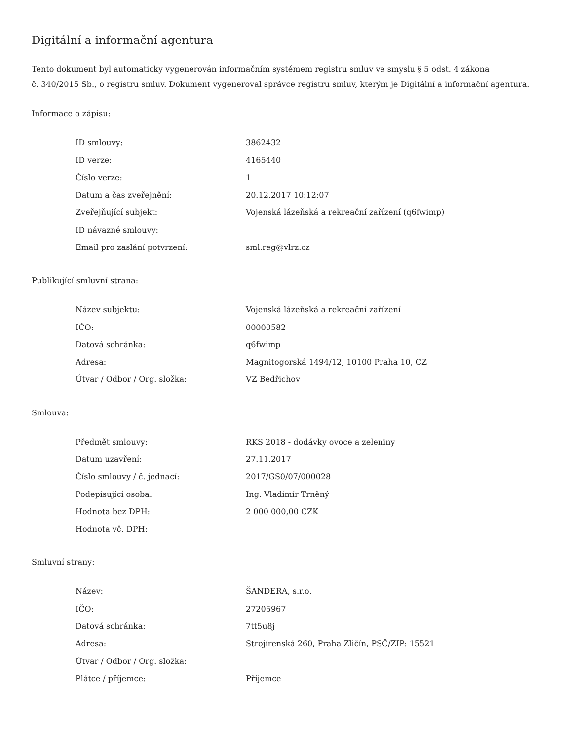Digitální a informační agentura
Tento dokument byl automaticky vygenerován informačním systémem registru smluv ve smyslu § 5 odst. 4 zákona
č. 340/2015 Sb., o registru smluv. Dokument vygeneroval správce registru smluv, kterým je Digitální a informační agentura.
Informace o zápisu:
| ID smlouvy: | 3862432 |
| ID verze: | 4165440 |
| Číslo verze: | 1 |
| Datum a čas zveřejnění: | 20.12.2017 10:12:07 |
| Zveřejňující subjekt: | Vojenská lázeňská a rekreační zařízení (q6fwimp) |
| ID návazné smlouvy: | |
| Email pro zaslání potvrzení: | sml.reg@vlrz.cz |
Publikující smluvní strana:
| Název subjektu: | Vojenská lázeňská a rekreační zařízení |
| IČO: | 00000582 |
| Datová schránka: | q6fwimp |
| Adresa: | Magnitogorská 1494/12, 10100 Praha 10, CZ |
| Útvar / Odbor / Org. složka: | VZ Bedřichov |
Smlouva:
| Předmět smlouvy: | RKS 2018 - dodávky ovoce a zeleniny |
| Datum uzavření: | 27.11.2017 |
| Číslo smlouvy / č. jednací: | 2017/GS0/07/000028 |
| Podepisující osoba: | Ing. Vladimír Trněný |
| Hodnota bez DPH: | 2 000 000,00 CZK |
| Hodnota vč. DPH: | |
Smluvní strany:
| Název: | ŠANDERA, s.r.o. |
| IČO: | 27205967 |
| Datová schránka: | 7tt5u8j |
| Adresa: | Strojírenská 260, Praha Zličín, PSČ/ZIP: 15521 |
| Útvar / Odbor / Org. složka: | |
| Plátce / příjemce: | Příjemce |